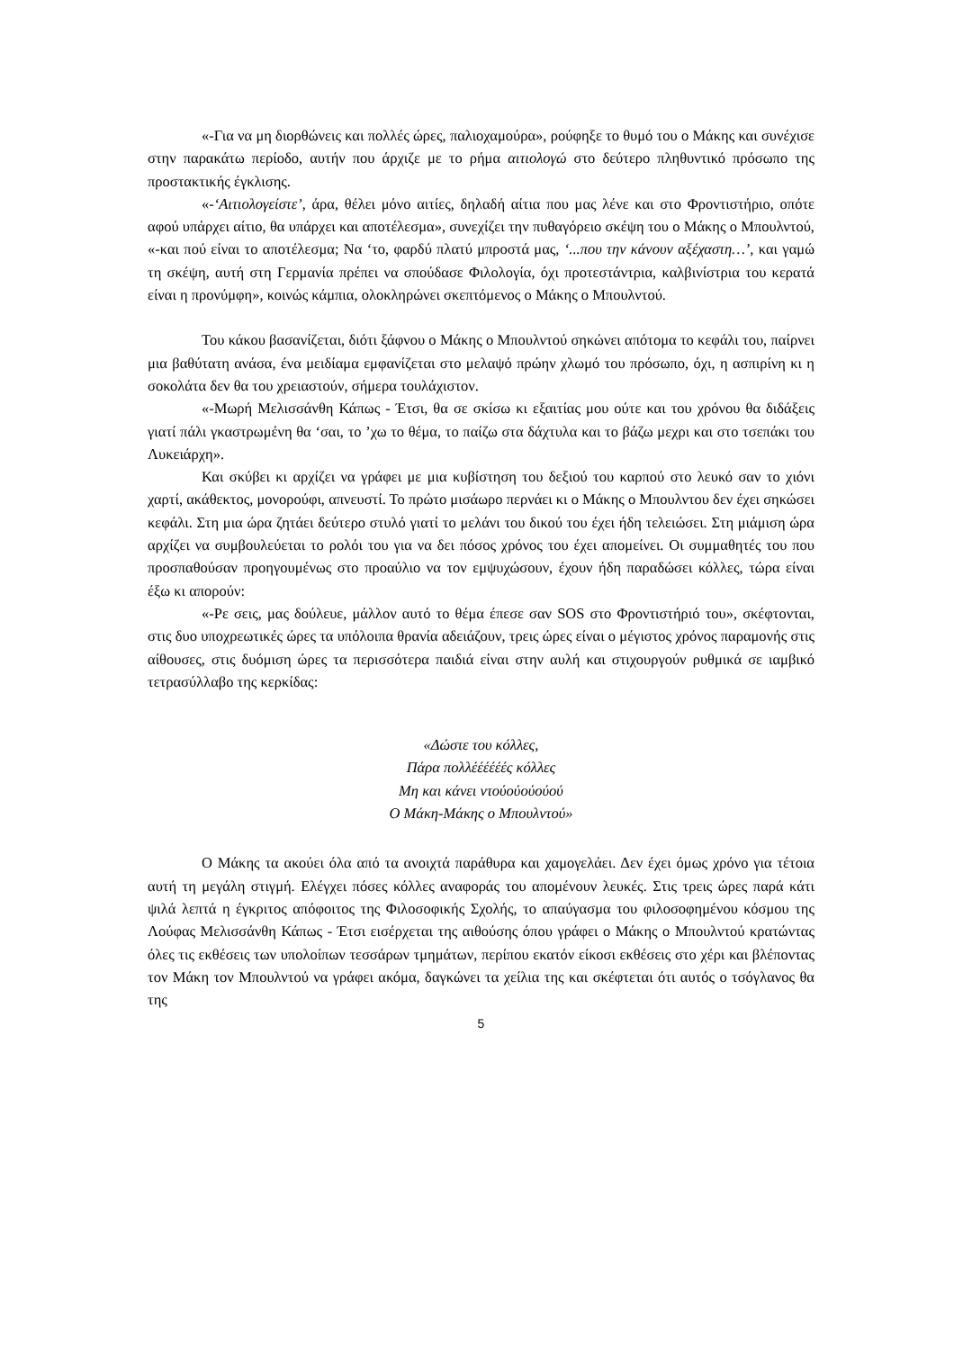«-Για να μη διορθώνεις και πολλές ώρες, παλιοχαμούρα», ρούφηξε το θυμό του ο Μάκης και συνέχισε στην παρακάτω περίοδο, αυτήν που άρχιζε με το ρήμα αιτιολογώ στο δεύτερο πληθυντικό πρόσωπο της προστακτικής έγκλισης.
«-‘Αιτιολογείστε’, άρα, θέλει μόνο αιτίες, δηλαδή αίτια που μας λένε και στο Φροντιστήριο, οπότε αφού υπάρχει αίτιο, θα υπάρχει και αποτέλεσμα», συνεχίζει την πυθαγόρειο σκέψη του ο Μάκης ο Μπουλντού, «-και πού είναι το αποτέλεσμα; Να ‘το, φαρδύ πλατύ μπροστά μας, ‘...που την κάνουν αξέχαστη…’, και γαμώ τη σκέψη, αυτή στη Γερμανία πρέπει να σπούδασε Φιλολογία, όχι προτεστάντρια, καλβινίστρια του κερατά είναι η προνύμφη», κοινώς κάμπια, ολοκληρώνει σκεπτόμενος ο Μάκης ο Μπουλντού.
Του κάκου βασανίζεται, διότι ξάφνου ο Μάκης ο Μπουλντού σηκώνει απότομα το κεφάλι του, παίρνει μια βαθύτατη ανάσα, ένα μειδίαμα εμφανίζεται στο μελαψό πρώην χλωμό του πρόσωπο, όχι, η ασπιρίνη κι η σοκολάτα δεν θα του χρειαστούν, σήμερα τουλάχιστον.
«-Μωρή Μελισσάνθη Κάπως - Έτσι, θα σε σκίσω κι εξαιτίας μου ούτε και του χρόνου θα διδάξεις γιατί πάλι γκαστρωμένη θα ‘σαι, το ’χω το θέμα, το παίζω στα δάχτυλα και το βάζω μεχρι και στο τσεπάκι του Λυκειάρχη».
Και σκύβει κι αρχίζει να γράφει με μια κυβίστηση του δεξιού του καρπού στο λευκό σαν το χιόνι χαρτί, ακάθεκτος, μονορούφι, απνευστί. Το πρώτο μισάωρο περνάει κι ο Μάκης ο Μπουλντου δεν έχει σηκώσει κεφάλι. Στη μια ώρα ζητάει δεύτερο στυλό γιατί το μελάνι του δικού του έχει ήδη τελειώσει. Στη μιάμιση ώρα αρχίζει να συμβουλεύεται το ρολόι του για να δει πόσος χρόνος του έχει απομείνει. Οι συμμαθητές του που προσπαθούσαν προηγουμένως στο προαύλιο να τον εμψυχώσουν, έχουν ήδη παραδώσει κόλλες, τώρα είναι έξω κι απορούν:
«-Ρε σεις, μας δούλευε, μάλλον αυτό το θέμα έπεσε σαν SOS στο Φροντιστήριό του», σκέφτονται, στις δυο υποχρεωτικές ώρες τα υπόλοιπα θρανία αδειάζουν, τρεις ώρες είναι ο μέγιστος χρόνος παραμονής στις αίθουσες, στις δυόμιση ώρες τα περισσότερα παιδιά είναι στην αυλή και στιχουργούν ρυθμικά σε ιαμβικό τετρασύλλαβο της κερκίδας:
«Δώστε του κόλλες,
Πάρα πολλέέέέέές κόλλες
Μη και κάνει ντούούούούού
Ο Μάκη-Μάκης ο Μπουλντού»
Ο Μάκης τα ακούει όλα από τα ανοιχτά παράθυρα και χαμογελάει. Δεν έχει όμως χρόνο για τέτοια αυτή τη μεγάλη στιγμή. Ελέγχει πόσες κόλλες αναφοράς του απομένουν λευκές. Στις τρεις ώρες παρά κάτι ψιλά λεπτά η έγκριτος απόφοιτος της Φιλοσοφικής Σχολής, το απαύγασμα του φιλοσοφημένου κόσμου της Λούφας Μελισσάνθη Κάπως - Έτσι εισέρχεται της αιθούσης όπου γράφει ο Μάκης ο Μπουλντού κρατώντας όλες τις εκθέσεις των υπολοίπων τεσσάρων τμημάτων, περίπου εκατόν είκοσι εκθέσεις στο χέρι και βλέποντας τον Μάκη τον Μπουλντού να γράφει ακόμα, δαγκώνει τα χείλια της και σκέφτεται ότι αυτός ο τσόγλανος θα της
5